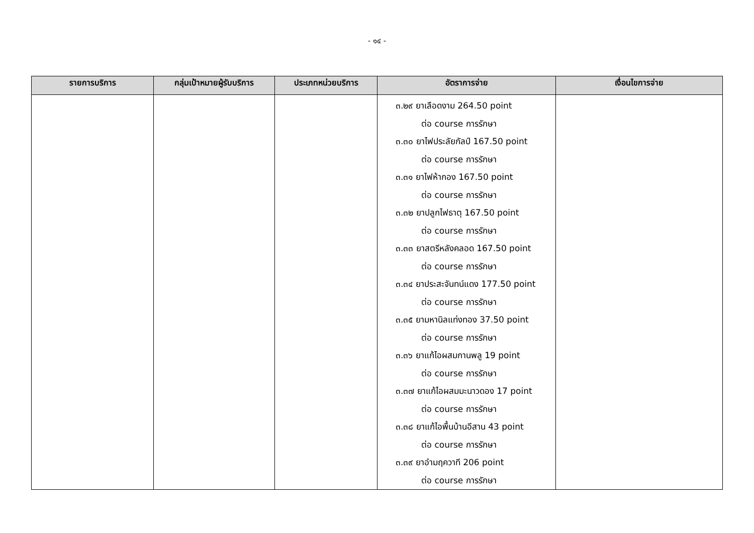- ๑๔ -
| รายการบริการ | กลุ่มเป้าหมายผู้รับบริการ | ประเภทหน่วยบริการ | อัตราการจ่าย | เงื่อนไขการจ่าย |
| --- | --- | --- | --- | --- |
| | | | ๓.๒๙ ยาเลือดงาม 264.50 point ต่อ course การรักษา ๓.๓๐ ยาไฟประลัยกัลป์ 167.50 point ต่อ course การรักษา ๓.๓๑ ยาไฟห้ากอง 167.50 point ต่อ course การรักษา ๓.๓๒ ยาปลูกไฟธาตุ 167.50 point ต่อ course การรักษา ๓.๓๓ ยาสตรีหลังคลอด 167.50 point ต่อ course การรักษา ๓.๓๔ ยาประสะจันทน์แดง 177.50 point ต่อ course การรักษา ๓.๓๕ ยามหานิลแท่งทอง 37.50 point ต่อ course การรักษา ๓.๓๖ ยาแก้ไอผสมกานพลู 19 point ต่อ course การรักษา ๓.๓๗ ยาแก้ไอผสมมะนาวดอง 17 point ต่อ course การรักษา ๓.๓๘ ยาแก้ไอพื้นบ้านอีสาน 43 point ต่อ course การรักษา ๓.๓๙ ยาอำมฤควาที 206 point ต่อ course การรักษา | |